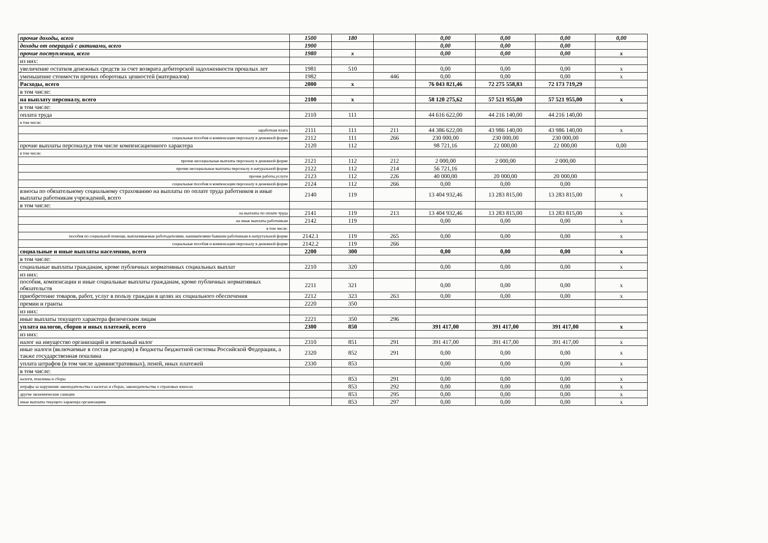| прочие доходы, всего | 1500 | 180 | | 0,00 | 0,00 | 0,00 | 0,00 |
| доходы от операций с активами, всего | 1900 | | | 0,00 | 0,00 | 0,00 | |
| прочие поступления, всего | 1980 | x | | 0,00 | 0,00 | 0,00 | x |
| из них: | | | | | | | |
| увеличение остатков денежных средств за счет возврата дебиторской задолженности прошлых лет | 1981 | 510 | | 0,00 | 0,00 | 0,00 | x |
| уменьшение стоимости прочих оборотных ценностей (материалов) | 1982 | | 446 | 0,00 | 0,00 | 0,00 | x |
| Расходы, всего | 2000 | x | | 76 043 821,46 | 72 275 558,83 | 72 173 719,29 | |
| в том числе: | | | | | | | |
| на выплату персоналу, всего | 2100 | x | | 58 120 275,62 | 57 521 955,00 | 57 521 955,00 | x |
| в том числе: | | | | | | | |
| оплата труда | 2110 | 111 | | 44 616 622,00 | 44 216 140,00 | 44 216 140,00 | |
| в том числе: | | | | | | | |
| заработная плата | 2111 | 111 | 211 | 44 386 622,00 | 43 986 140,00 | 43 986 140,00 | x |
| социальные пособия и компенсации персоналу в денежной форме | 2112 | 111 | 266 | 230 000,00 | 230 000,00 | 230 000,00 | |
| прочие выплаты персоналу,в том числе компенсационного характера | 2120 | 112 | | 98 721,16 | 22 000,00 | 22 000,00 | 0,00 |
| в том числе: | | | | | | | |
| прочие несоциальные выплаты персоналу в денежной форме | 2121 | 112 | 212 | 2 000,00 | 2 000,00 | 2 000,00 | |
| прочие несоциальные выплаты персоналу в натуральной форме | 2122 | 112 | 214 | 56 721,16 | | | |
| прочие работы,услуги | 2123 | 112 | 226 | 40 000,00 | 20 000,00 | 20 000,00 | |
| социальные пособия и компенсации персоналу в денежной форме | 2124 | 112 | 266 | 0,00 | 0,00 | 0,00 | |
| взносы по обязательному социальному страхованию на выплаты по оплате труда работников и иные выплаты работникам учреждений, всего | 2140 | 119 | | 13 404 932,46 | 13 283 815,00 | 13 283 815,00 | x |
| в том числе: | | | | | | | |
| на выплаты по оплате труда | 2141 | 119 | 213 | 13 404 932,46 | 13 283 815,00 | 13 283 815,00 | x |
| на иные выплаты работникам | 2142 | 119 | | 0,00 | 0,00 | 0,00 | x |
| в том числе: | | | | | | | |
| пособия по социальной помощи, выплачиваемые работодателями, нанимателями бывшим работникам в натрутальной форме | 2142.1 | 119 | 265 | 0,00 | 0,00 | 0,00 | x |
| социальные пособия и компенсации персоналу в денежной форме | 2142.2 | 119 | 266 | | | | |
| социальные и иные выплаты населению, всего | 2200 | 300 | | 0,00 | 0,00 | 0,00 | x |
| в том числе: | | | | | | | |
| социальные выплаты гражданам, кроме публичных нормативных социальных выплат | 2210 | 320 | | 0,00 | 0,00 | 0,00 | x |
| из них: | | | | | | | |
| пособия, компенсации и иные социальные выплаты гражданам, кроме публичных нормативных обязательств | 2211 | 321 | | 0,00 | 0,00 | 0,00 | x |
| приобретение товаров, работ, услуг в пользу граждан в целях их социального обеспечения | 2212 | 323 | 263 | 0,00 | 0,00 | 0,00 | x |
| премии и гранты | 2220 | 350 | | | | | |
| из них: | | | | | | | |
| иные выплаты текущего характера физическим лицам | 2221 | 350 | 296 | | | | |
| уплата налогов, сборов и иных платежей, всего | 2300 | 850 | | 391 417,00 | 391 417,00 | 391 417,00 | x |
| из них: | | | | | | | |
| налог на имущество организаций и земельный налог | 2310 | 851 | 291 | 391 417,00 | 391 417,00 | 391 417,00 | x |
| иные налоги (включаемые в состав расходов) в бюджеты бюджетной системы Российской Федерации, а также государственная пошлина | 2320 | 852 | 291 | 0,00 | 0,00 | 0,00 | x |
| уплата штрафов (в том числе административных), пеней, иных платежей | 2330 | 853 | | 0,00 | 0,00 | 0,00 | x |
| в том числе: | | | | | | | |
| налоги, пошлины и сборы | | 853 | 291 | 0,00 | 0,00 | 0,00 | x |
| штрафы за нарушение законодательства о налогах и сборах, законодательства о страховых взносах | | 853 | 292 | 0,00 | 0,00 | 0,00 | x |
| другие экономические санкции | | 853 | 295 | 0,00 | 0,00 | 0,00 | x |
| иные выплаты текущего характера организациям | | 853 | 297 | 0,00 | 0,00 | 0,00 | x |